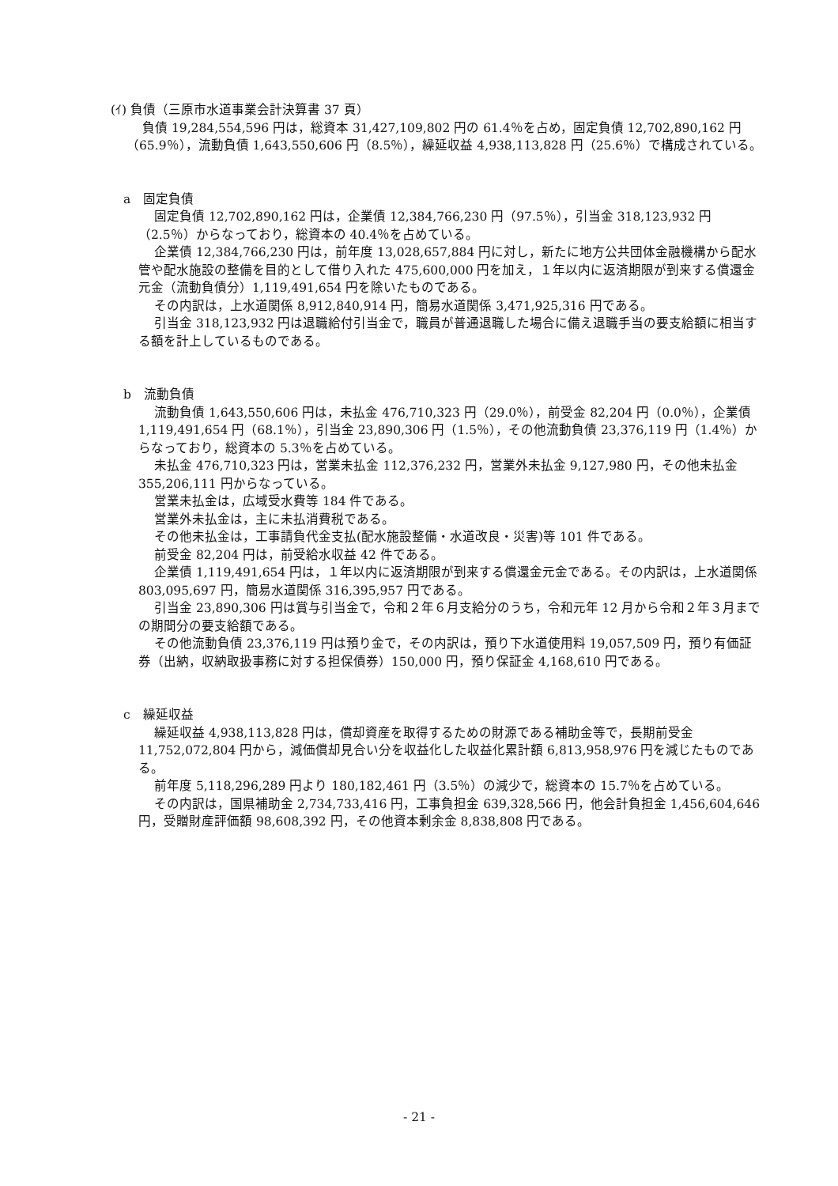(ｲ) 負債（三原市水道事業会計決算書 37 頁）
負債 19,284,554,596 円は，総資本 31,427,109,802 円の 61.4％を占め，固定負債 12,702,890,162 円（65.9％），流動負債 1,643,550,606 円（8.5％），繰延収益 4,938,113,828 円（25.6％）で構成されている。
a　固定負債
固定負債 12,702,890,162 円は，企業債 12,384,766,230 円（97.5％），引当金 318,123,932 円（2.5％）からなっており，総資本の 40.4％を占めている。
企業債 12,384,766,230 円は，前年度 13,028,657,884 円に対し，新たに地方公共団体金融機構から配水管や配水施設の整備を目的として借り入れた 475,600,000 円を加え，１年以内に返済期限が到来する償還金元金（流動負債分）1,119,491,654 円を除いたものである。
その内訳は，上水道関係 8,912,840,914 円，簡易水道関係 3,471,925,316 円である。
引当金 318,123,932 円は退職給付引当金で，職員が普通退職した場合に備え退職手当の要支給額に相当する額を計上しているものである。
b　流動負債
流動負債 1,643,550,606 円は，未払金 476,710,323 円（29.0％），前受金 82,204 円（0.0％），企業債 1,119,491,654 円（68.1％），引当金 23,890,306 円（1.5％），その他流動負債 23,376,119 円（1.4％）からなっており，総資本の 5.3％を占めている。
未払金 476,710,323 円は，営業未払金 112,376,232 円，営業外未払金 9,127,980 円，その他未払金 355,206,111 円からなっている。
営業未払金は，広域受水費等 184 件である。
営業外未払金は，主に未払消費税である。
その他未払金は，工事請負代金支払(配水施設整備・水道改良・災害)等 101 件である。
前受金 82,204 円は，前受給水収益 42 件である。
企業債 1,119,491,654 円は，１年以内に返済期限が到来する償還金元金である。その内訳は，上水道関係 803,095,697 円，簡易水道関係 316,395,957 円である。
引当金 23,890,306 円は賞与引当金で，令和２年６月支給分のうち，令和元年 12 月から令和２年３月までの期間分の要支給額である。
その他流動負債 23,376,119 円は預り金で，その内訳は，預り下水道使用料 19,057,509 円，預り有価証券（出納，収納取扱事務に対する担保債券）150,000 円，預り保証金 4,168,610 円である。
c　繰延収益
繰延収益 4,938,113,828 円は，償却資産を取得するための財源である補助金等で，長期前受金 11,752,072,804 円から，減価償却見合い分を収益化した収益化累計額 6,813,958,976 円を減じたものである。
前年度 5,118,296,289 円より 180,182,461 円（3.5％）の減少で，総資本の 15.7％を占めている。
その内訳は，国県補助金 2,734,733,416 円，工事負担金 639,328,566 円，他会計負担金 1,456,604,646 円，受贈財産評価額 98,608,392 円，その他資本剰余金 8,838,808 円である。
- 21 -